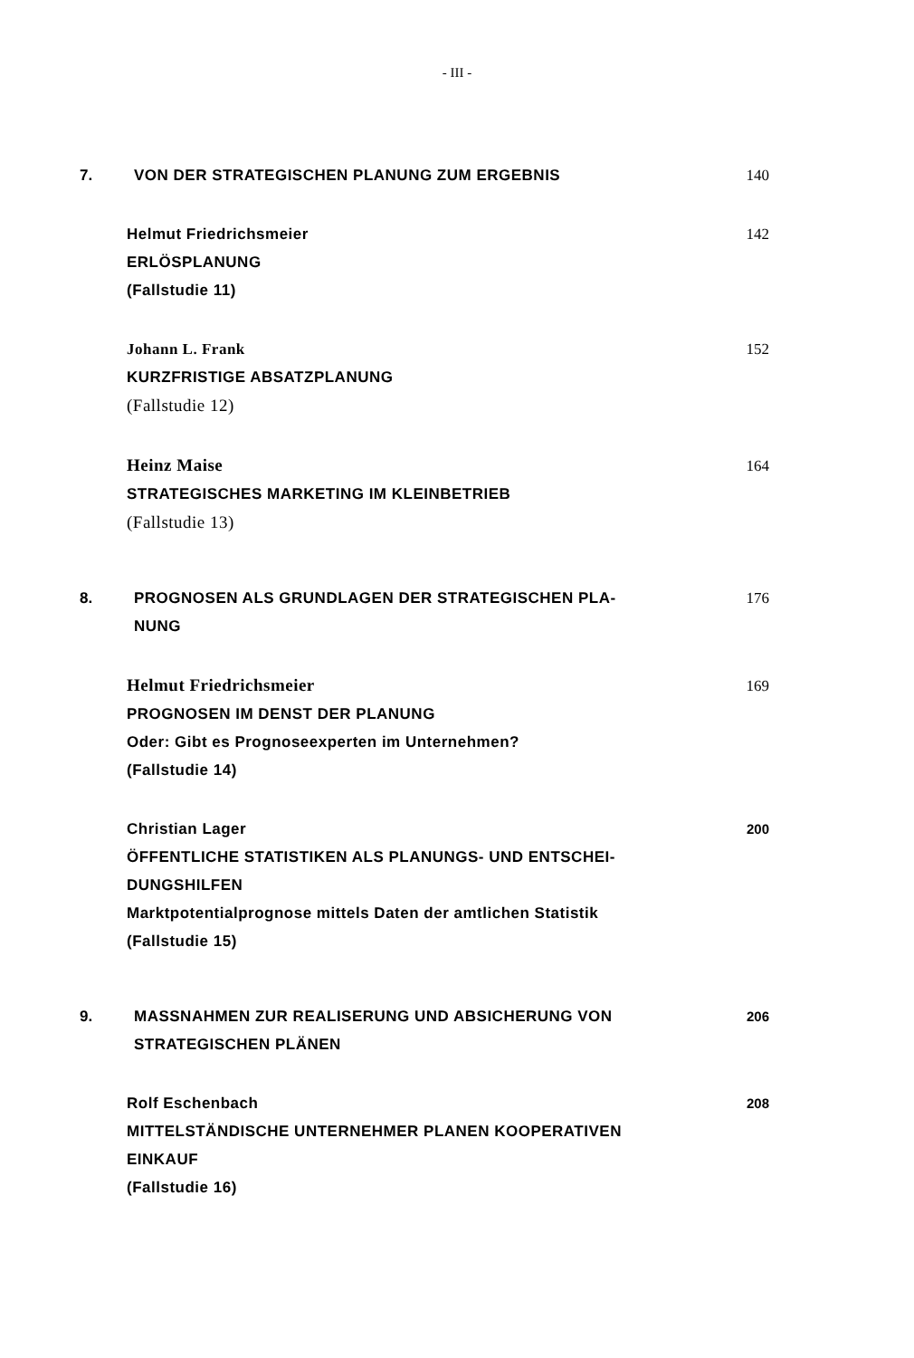- III -
7.
VON DER STRATEGISCHEN PLANUNG ZUM ERGEBNIS
140
Helmut Friedrichsmeier
ERLÖSPLANUNG
(Fallstudie 11)
142
Johann L. Frank
KURZFRISTIGE ABSATZPLANUNG
(Fallstudie 12)
152
Heinz Maise
STRATEGISCHES MARKETING IM KLEINBETRIEB
(Fallstudie 13)
164
8.
PROGNOSEN ALS GRUNDLAGEN DER STRATEGISCHEN PLA-
NUNG
176
Helmut Friedrichsmeier
PROGNOSEN IM DENST DER PLANUNG
Oder: Gibt es Prognoseexperten im Unternehmen?
(Fallstudie 14)
169
Christian Lager
ÖFFENTLICHE STATISTIKEN ALS PLANUNGS- UND ENTSCHEI-
DUNGSHILFEN
Marktpotentialprognose mittels Daten der amtlichen Statistik
(Fallstudie 15)
200
9.
MASSNAHMEN ZUR REALISERUNG UND ABSICHERUNG VON
STRATEGISCHEN PLÄNEN
206
Rolf Eschenbach
MITTELSTÄNDISCHE UNTERNEHMER PLANEN KOOPERATIVEN
EINKAUF
(Fallstudie 16)
208